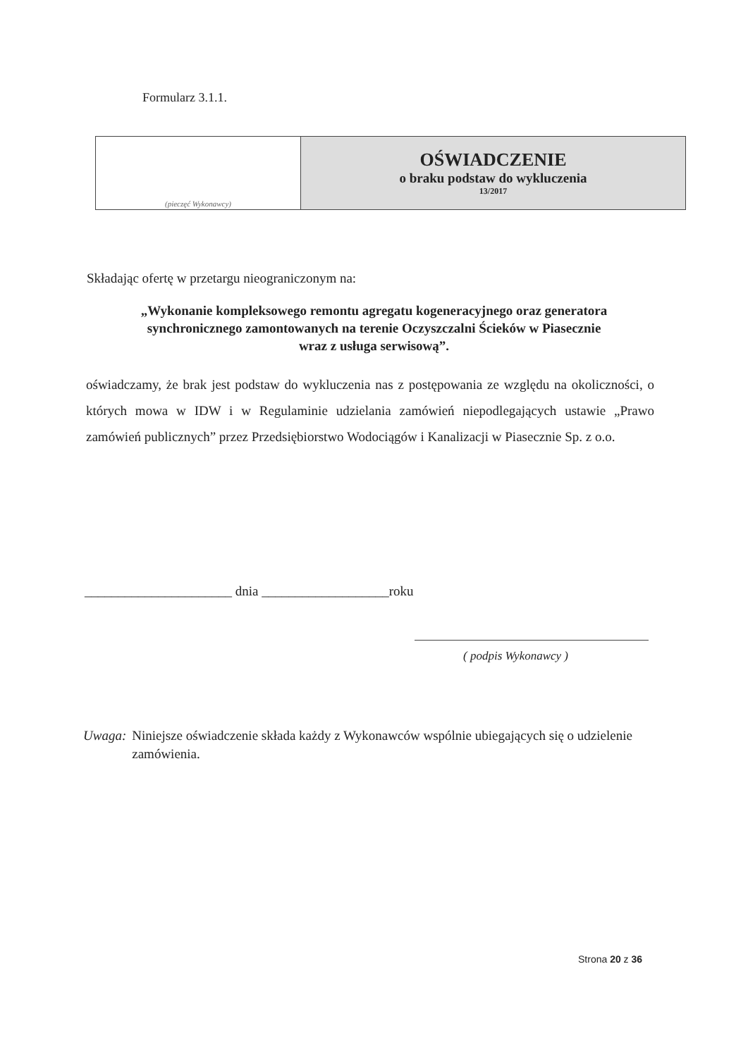Formularz 3.1.1.
| (pieczęć Wykonawcy) | OŚWIADCZENIE o braku podstaw do wykluczenia 13/2017 |
Składając ofertę w przetargu nieograniczonym na:
„Wykonanie kompleksowego remontu agregatu kogeneracyjnego oraz generatora
synchronicznego zamontowanych na terenie Oczyszczalni Ścieków w Piasecznie
wraz z usługa serwisową”.
oświadczamy, że brak jest podstaw do wykluczenia nas z postępowania ze względu na okoliczności, o których mowa w IDW i w Regulaminie udzielania zamówień niepodlegających ustawie „Prawo zamówień publicznych” przez Przedsiębiorstwo Wodociągów i Kanalizacji w Piasecznie Sp. z o.o.
______________________ dnia ___________________roku
( podpis Wykonawcy )
Uwaga: Niniejsze oświadczenie składa każdy z Wykonawców wspólnie ubiegających się o udzielenie zamówienia.
Strona 20 z 36